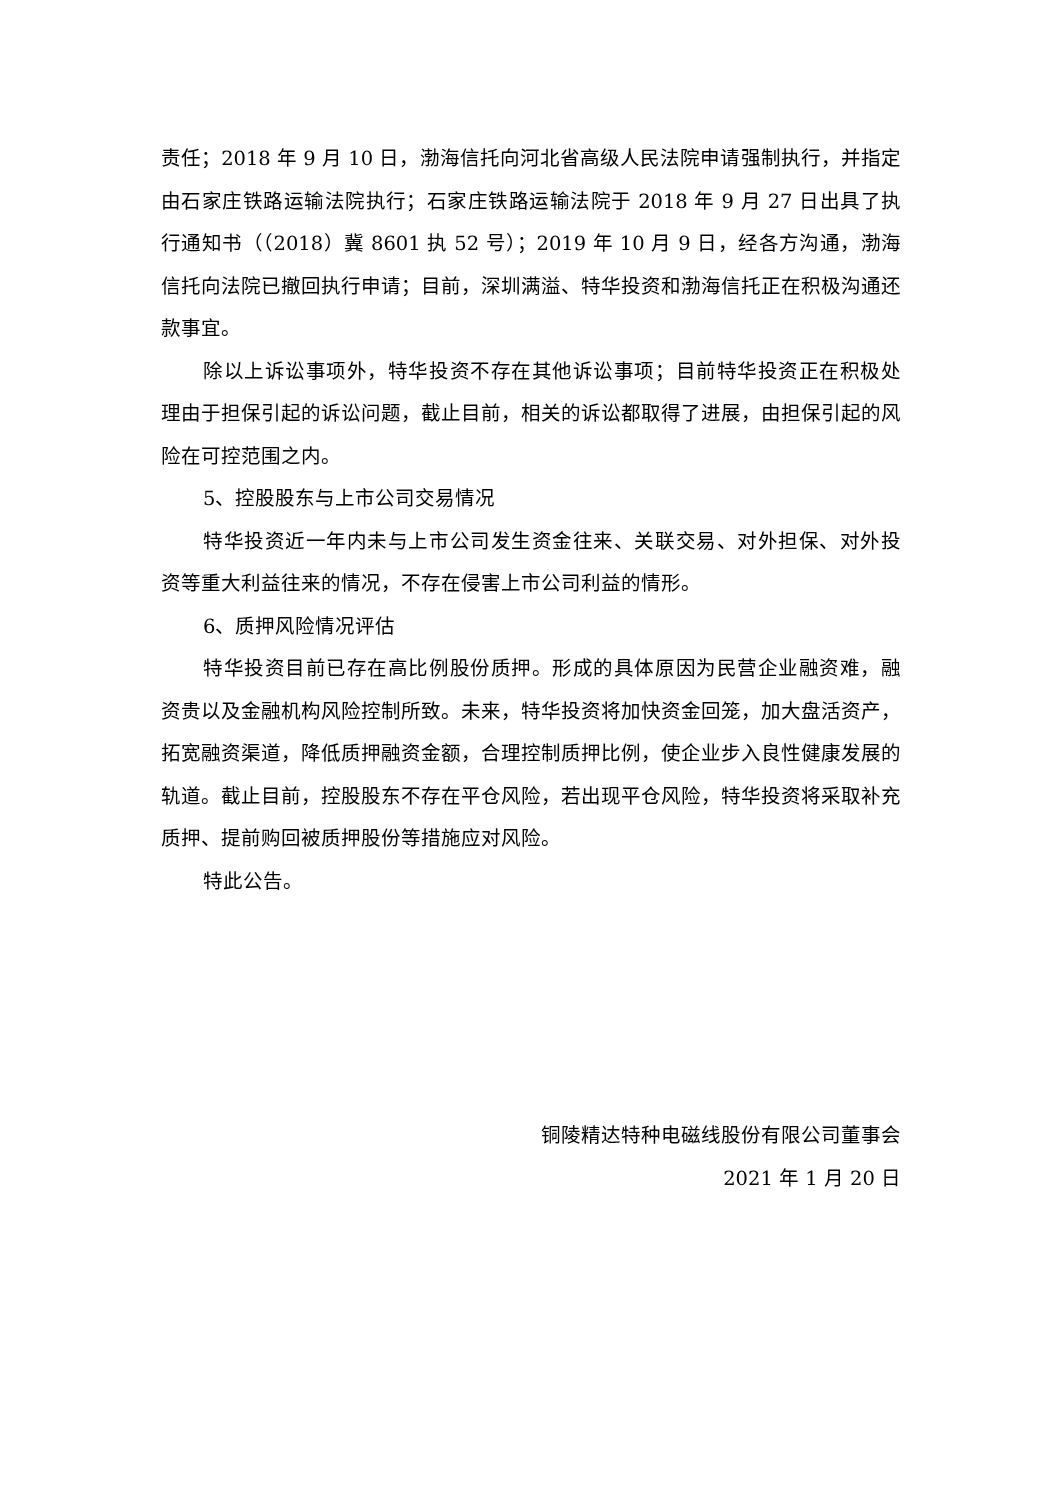责任；2018 年 9 月 10 日，渤海信托向河北省高级人民法院申请强制执行，并指定由石家庄铁路运输法院执行；石家庄铁路运输法院于 2018 年 9 月 27 日出具了执行通知书（（2018）冀 8601 执 52 号）；2019 年 10 月 9 日，经各方沟通，渤海信托向法院已撤回执行申请；目前，深圳满溢、特华投资和渤海信托正在积极沟通还款事宜。
除以上诉讼事项外，特华投资不存在其他诉讼事项；目前特华投资正在积极处理由于担保引起的诉讼问题，截止目前，相关的诉讼都取得了进展，由担保引起的风险在可控范围之内。
5、控股股东与上市公司交易情况
特华投资近一年内未与上市公司发生资金往来、关联交易、对外担保、对外投资等重大利益往来的情况，不存在侵害上市公司利益的情形。
6、质押风险情况评估
特华投资目前已存在高比例股份质押。形成的具体原因为民营企业融资难，融资贵以及金融机构风险控制所致。未来，特华投资将加快资金回笼，加大盘活资产，拓宽融资渠道，降低质押融资金额，合理控制质押比例，使企业步入良性健康发展的轨道。截止目前，控股股东不存在平仓风险，若出现平仓风险，特华投资将采取补充质押、提前购回被质押股份等措施应对风险。
特此公告。
铜陵精达特种电磁线股份有限公司董事会
2021 年 1 月 20 日